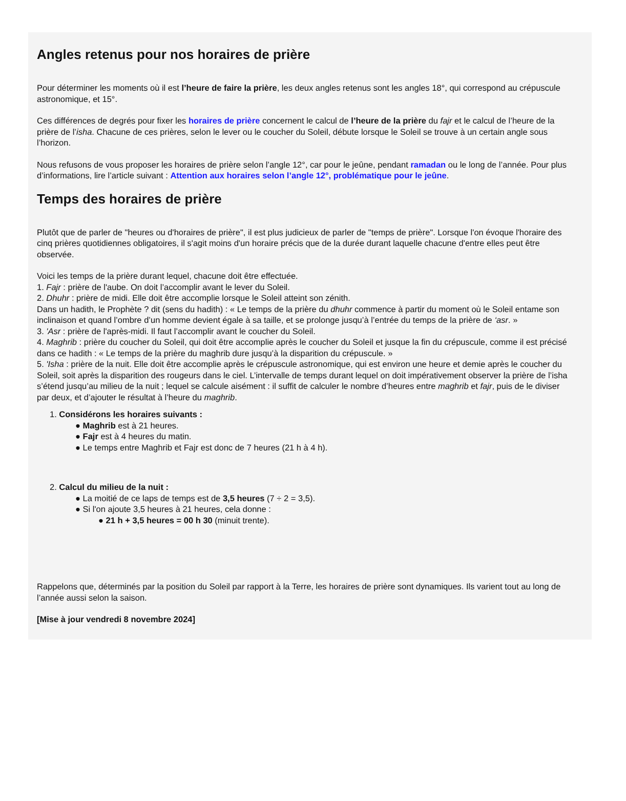Angles retenus pour nos horaires de prière
Pour déterminer les moments où il est l’heure de faire la prière, les deux angles retenus sont les angles 18°, qui correspond au crépuscule
astronomique, et 15°.
Ces différences de degrés pour fixer les horaires de prière concernent le calcul de l’heure de la prière du fajr et le calcul de l’heure de la
prière de l’isha. Chacune de ces prières, selon le lever ou le coucher du Soleil, débute lorsque le Soleil se trouve à un certain angle sous
l’horizon.
Nous refusons de vous proposer les horaires de prière selon l’angle 12°, car pour le jeûne, pendant ramadan ou le long de l’année. Pour plus
d’informations, lire l’article suivant : Attention aux horaires selon l’angle 12°, problématique pour le jeûne.
Temps des horaires de prière
Plutôt que de parler de "heures ou d'horaires de prière", il est plus judicieux de parler de "temps de prière". Lorsque l'on évoque l'horaire des
cinq prières quotidiennes obligatoires, il s'agit moins d'un horaire précis que de la durée durant laquelle chacune d'entre elles peut être
observée.
Voici les temps de la prière durant lequel, chacune doit être effectuée.
1. Fajr : prière de l'aube. On doit l’accomplir avant le lever du Soleil.
2. Dhuhr : prière de midi. Elle doit être accomplie lorsque le Soleil atteint son zénith.
Dans un hadith, le Prophète ? dit (sens du hadith) : « Le temps de la prière du dhuhr commence à partir du moment où le Soleil entame son
inclinaison et quand l’ombre d’un homme devient égale à sa taille, et se prolonge jusqu’à l’entrée du temps de la prière de ‘asr. »
3. 'Asr : prière de l'après-midi. Il faut l’accomplir avant le coucher du Soleil.
4. Maghrib : prière du coucher du Soleil, qui doit être accomplie après le coucher du Soleil et jusque la fin du crépuscule, comme il est précisé
dans ce hadith : « Le temps de la prière du maghrib dure jusqu’à la disparition du crépuscule. »
5. 'Isha : prière de la nuit. Elle doit être accomplie après le crépuscule astronomique, qui est environ une heure et demie après le coucher du
Soleil, soit après la disparition des rougeurs dans le ciel. L’intervalle de temps durant lequel on doit impérativement observer la prière de l’isha
s’étend jusqu’au milieu de la nuit ; lequel se calcule aisément : il suffit de calculer le nombre d’heures entre maghrib et fajr, puis de le diviser
par deux, et d’ajouter le résultat à l’heure du maghrib.
1. Considérons les horaires suivants :
● Maghrib est à 21 heures.
● Fajr est à 4 heures du matin.
● Le temps entre Maghrib et Fajr est donc de 7 heures (21 h à 4 h).
2. Calcul du milieu de la nuit :
● La moitié de ce laps de temps est de 3,5 heures (7 ÷ 2 = 3,5).
● Si l'on ajoute 3,5 heures à 21 heures, cela donne :
● 21 h + 3,5 heures = 00 h 30 (minuit trente).
Rappelons que, déterminés par la position du Soleil par rapport à la Terre, les horaires de prière sont dynamiques. Ils varient tout au long de
l’année aussi selon la saison.
[Mise à jour vendredi 8 novembre 2024]